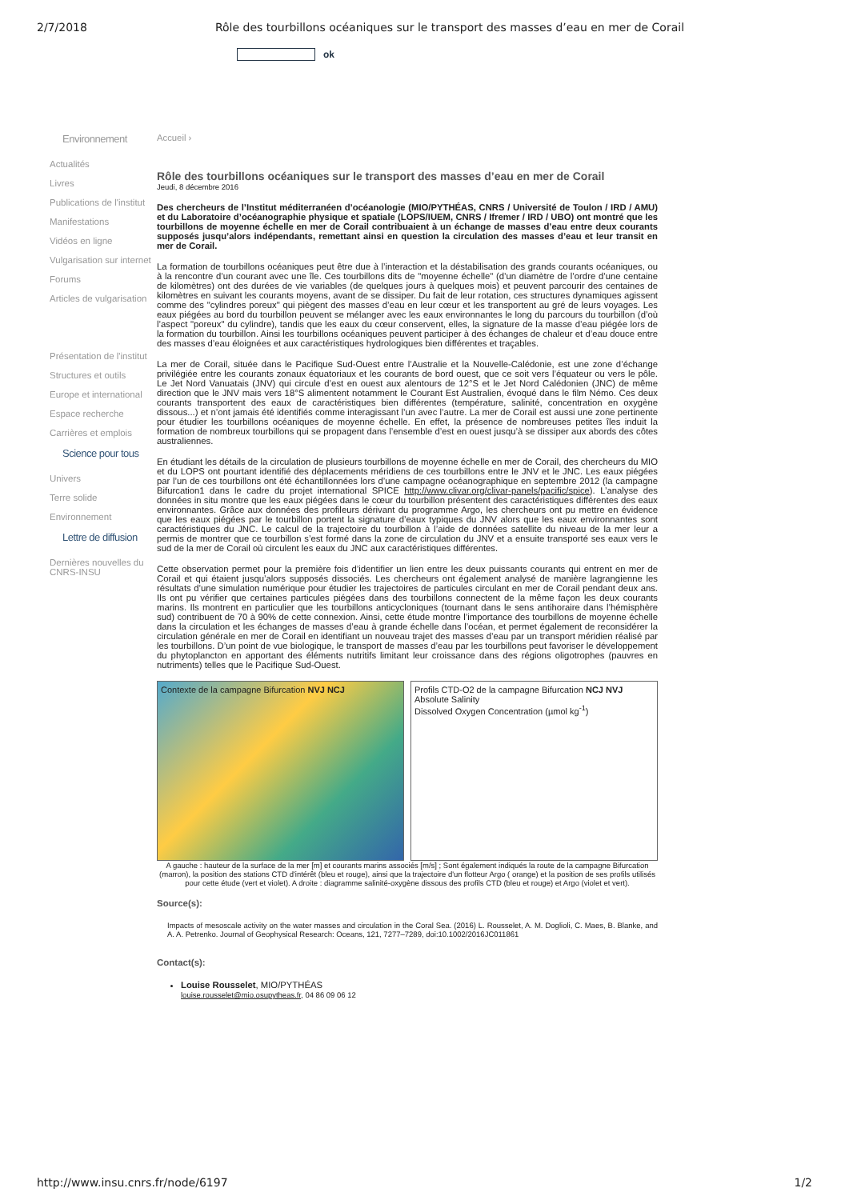2/7/2018 Rôle des tourbillons océaniques sur le transport des masses d’eau en mer de Corail
ok
Environnement
Actualités
Livres
Publications de l'institut
Manifestations
Vidéos en ligne
Vulgarisation sur internet
Forums
Articles de vulgarisation
Présentation de l'institut
Structures et outils
Europe et international
Espace recherche
Carrières et emplois
Science pour tous
Univers
Terre solide
Environnement
Lettre de diffusion
Dernières nouvelles du CNRS-INSU
Accueil ›
Rôle des tourbillons océaniques sur le transport des masses d’eau en mer de Corail
Jeudi, 8 décembre 2016
Des chercheurs de l’Institut méditerranéen d’océanologie (MIO/PYTHÉAS, CNRS / Université de Toulon / IRD / AMU) et du Laboratoire d’océanographie physique et spatiale (LOPS/IUEM, CNRS / Ifremer / IRD / UBO) ont montré que les tourbillons de moyenne échelle en mer de Corail contribuaient à un échange de masses d’eau entre deux courants supposés jusqu’alors indépendants, remettant ainsi en question la circulation des masses d’eau et leur transit en mer de Corail.
La formation de tourbillons océaniques peut être due à l’interaction et la déstabilisation des grands courants océaniques, ou à la rencontre d’un courant avec une île. Ces tourbillons dits de "moyenne échelle" (d’un diamètre de l’ordre d’une centaine de kilomètres) ont des durées de vie variables (de quelques jours à quelques mois) et peuvent parcourir des centaines de kilomètres en suivant les courants moyens, avant de se dissiper. Du fait de leur rotation, ces structures dynamiques agissent comme des "cylindres poreux" qui piègent des masses d’eau en leur cœur et les transportent au gré de leurs voyages. Les eaux piégées au bord du tourbillon peuvent se mélanger avec les eaux environnantes le long du parcours du tourbillon (d’où l’aspect "poreux" du cylindre), tandis que les eaux du cœur conservent, elles, la signature de la masse d’eau piégée lors de la formation du tourbillon. Ainsi les tourbillons océaniques peuvent participer à des échanges de chaleur et d’eau douce entre des masses d’eau éloignées et aux caractéristiques hydrologiques bien différentes et traçables.
La mer de Corail, située dans le Pacifique Sud-Ouest entre l’Australie et la Nouvelle-Calédonie, est une zone d’échange privilégiée entre les courants zonaux équatoriaux et les courants de bord ouest, que ce soit vers l’équateur ou vers le pôle. Le Jet Nord Vanuatais (JNV) qui circule d’est en ouest aux alentours de 12°S et le Jet Nord Calédonien (JNC) de même direction que le JNV mais vers 18°S alimentent notamment le Courant Est Australien, évoqué dans le film Némo. Ces deux courants transportent des eaux de caractéristiques bien différentes (température, salinité, concentration en oxygène dissous...) et n’ont jamais été identifiés comme interagissant l’un avec l’autre. La mer de Corail est aussi une zone pertinente pour étudier les tourbillons océaniques de moyenne échelle. En effet, la présence de nombreuses petites îles induit la formation de nombreux tourbillons qui se propagent dans l’ensemble d’est en ouest jusqu’à se dissiper aux abords des côtes australiennes.
En étudiant les détails de la circulation de plusieurs tourbillons de moyenne échelle en mer de Corail, des chercheurs du MIO et du LOPS ont pourtant identifié des déplacements méridiens de ces tourbillons entre le JNV et le JNC. Les eaux piégées par l’un de ces tourbillons ont été échantillonnées lors d’une campagne océanographique en septembre 2012 (la campagne Bifurcation1 dans le cadre du projet international SPICE http://www.clivar.org/clivar-panels/pacific/spice). L’analyse des données in situ montre que les eaux piégées dans le cœur du tourbillon présentent des caractéristiques différentes des eaux environnantes. Grâce aux données des profileurs dérivant du programme Argo, les chercheurs ont pu mettre en évidence que les eaux piégées par le tourbillon portent la signature d’eaux typiques du JNV alors que les eaux environnantes sont caractéristiques du JNC. Le calcul de la trajectoire du tourbillon à l’aide de données satellite du niveau de la mer leur a permis de montrer que ce tourbillon s’est formé dans la zone de circulation du JNV et a ensuite transporté ses eaux vers le sud de la mer de Corail où circulent les eaux du JNC aux caractéristiques différentes.
Cette observation permet pour la première fois d’identifier un lien entre les deux puissants courants qui entrent en mer de Corail et qui étaient jusqu’alors supposés dissociés. Les chercheurs ont également analysé de manière lagrangienne les résultats d’une simulation numérique pour étudier les trajectoires de particules circulant en mer de Corail pendant deux ans. Ils ont pu vérifier que certaines particules piégées dans des tourbillons connectent de la même façon les deux courants marins. Ils montrent en particulier que les tourbillons anticycloniques (tournant dans le sens antihoraire dans l’hémisphère sud) contribuent de 70 à 90% de cette connexion. Ainsi, cette étude montre l’importance des tourbillons de moyenne échelle dans la circulation et les échanges de masses d’eau à grande échelle dans l’océan, et permet également de reconsidérer la circulation générale en mer de Corail en identifiant un nouveau trajet des masses d’eau par un transport méridien réalisé par les tourbillons. D’un point de vue biologique, le transport de masses d’eau par les tourbillons peut favoriser le développement du phytoplancton en apportant des éléments nutritifs limitant leur croissance dans des régions oligotrophes (pauvres en nutriments) telles que le Pacifique Sud-Ouest.
Contexte de la campagne Bifurcation NVJ NCJ
Profils CTD-O2 de la campagne Bifurcation NCJ NVJ
Absolute Salinity
Dissolved Oxygen Concentration (µmol kg<sup>-1</sup>)
A gauche : hauteur de la surface de la mer [m] et courants marins associés [m/s] ; Sont également indiqués la route de la campagne Bifurcation (marron), la position des stations CTD d'intérêt (bleu et rouge), ainsi que la trajectoire d'un flotteur Argo ( orange) et la position de ses profils utilisés pour cette étude (vert et violet). A droite : diagramme salinité-oxygène dissous des profils CTD (bleu et rouge) et Argo (violet et vert).
Source(s):
Impacts of mesoscale activity on the water masses and circulation in the Coral Sea. (2016) L. Rousselet, A. M. Doglioli, C. Maes, B. Blanke, and A. A. Petrenko. Journal of Geophysical Research: Oceans, 121, 7277–7289, doi:10.1002/2016JC011861
Contact(s):
Louise Rousselet, MIO/PYTHÉAS
louise.rousselet@mio.osupytheas.fr, 04 86 09 06 12
http://www.insu.cnrs.fr/node/6197 1/2